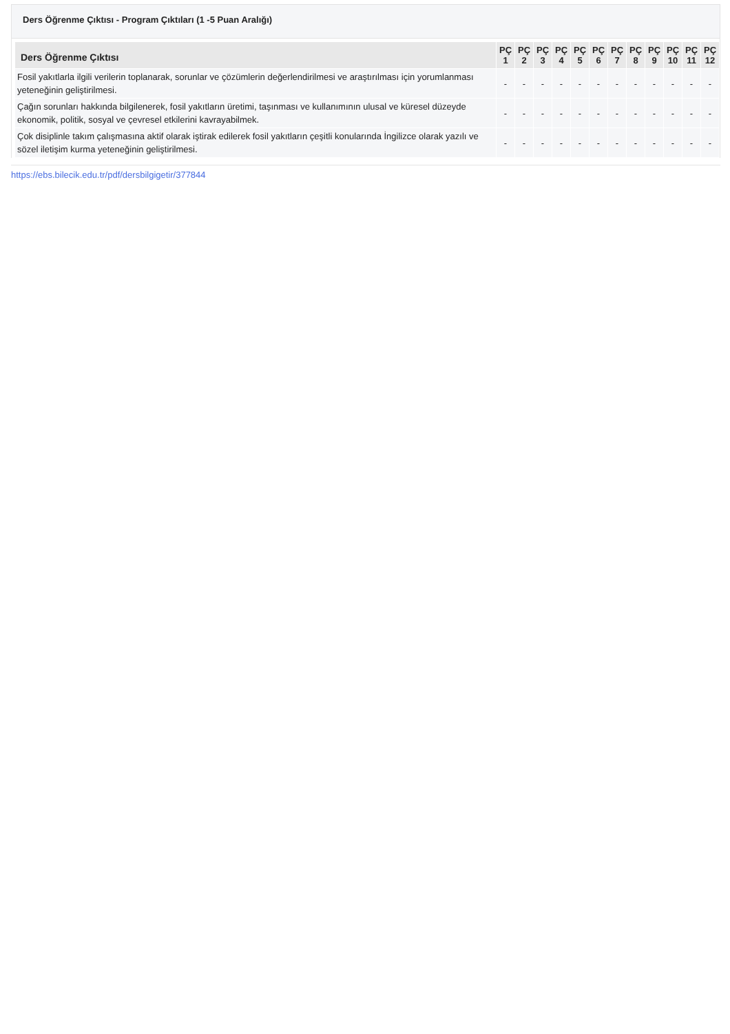Ders Öğrenme Çıktısı - Program Çıktıları (1 -5 Puan Aralığı)
| Ders Öğrenme Çıktısı | PÇ 1 | PÇ 2 | PÇ 3 | PÇ 4 | PÇ 5 | PÇ 6 | PÇ 7 | PÇ 8 | PÇ 9 | PÇ 10 | PÇ 11 | PÇ 12 |
| --- | --- | --- | --- | --- | --- | --- | --- | --- | --- | --- | --- | --- |
| Fosil yakıtlarla ilgili verilerin toplanarak, sorunlar ve çözümlerin değerlendirilmesi ve araştırılması için yorumlanması yeteneğinin geliştirilmesi. | - | - | - | - | - | - | - | - | - | - | - | - |
| Çağın sorunları hakkında bilgilenerek, fosil yakıtların üretimi, taşınması ve kullanımının ulusal ve küresel düzeyde ekonomik, politik, sosyal ve çevresel etkilerini kavrayabilmek. | - | - | - | - | - | - | - | - | - | - | - | - |
| Çok disiplinle takım çalışmasına aktif olarak iştirak edilerek fosil yakıtların çeşitli konularında İngilizce olarak yazılı ve sözel iletişim kurma yeteneğinin geliştirilmesi. | - | - | - | - | - | - | - | - | - | - | - | - |
https://ebs.bilecik.edu.tr/pdf/dersbilgigetir/377844